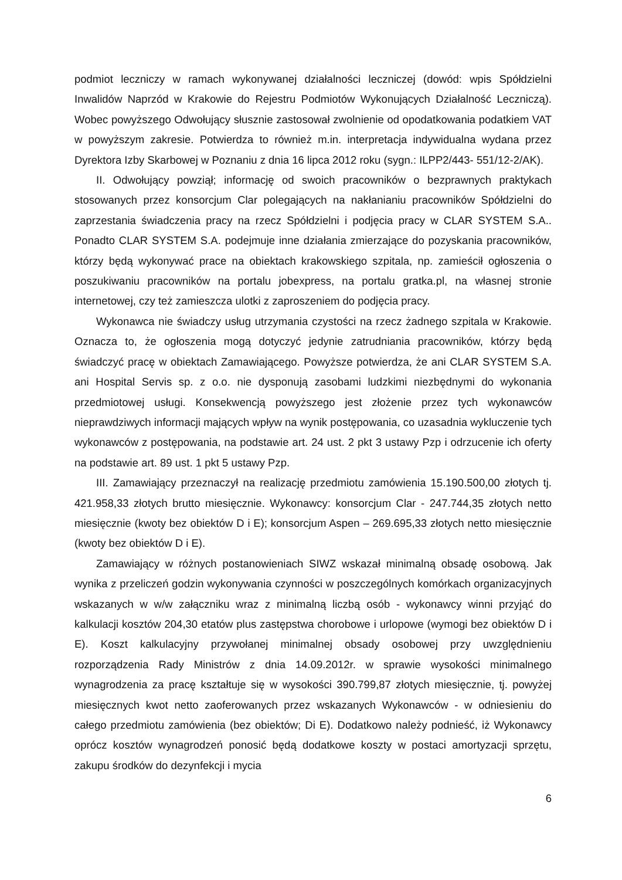podmiot leczniczy w ramach wykonywanej działalności leczniczej (dowód: wpis Spółdzielni Inwalidów Naprzód w Krakowie do Rejestru Podmiotów Wykonujących Działalność Leczniczą). Wobec powyższego Odwołujący słusznie zastosował zwolnienie od opodatkowania podatkiem VAT w powyższym zakresie. Potwierdza to również m.in. interpretacja indywidualna wydana przez Dyrektora Izby Skarbowej w Poznaniu z dnia 16 lipca 2012 roku (sygn.: ILPP2/443- 551/12-2/AK).
II. Odwołujący powziął; informację od swoich pracowników o bezprawnych praktykach stosowanych przez konsorcjum Clar polegających na nakłanianiu pracowników Spółdzielni do zaprzestania świadczenia pracy na rzecz Spółdzielni i podjęcia pracy w CLAR SYSTEM S.A.. Ponadto CLAR SYSTEM S.A. podejmuje inne działania zmierzające do pozyskania pracowników, którzy będą wykonywać prace na obiektach krakowskiego szpitala, np. zamieścił ogłoszenia o poszukiwaniu pracowników na portalu jobexpress, na portalu gratka.pl, na własnej stronie internetowej, czy też zamieszcza ulotki z zaproszeniem do podjęcia pracy.
Wykonawca nie świadczy usług utrzymania czystości na rzecz żadnego szpitala w Krakowie. Oznacza to, że ogłoszenia mogą dotyczyć jedynie zatrudniania pracowników, którzy będą świadczyć pracę w obiektach Zamawiającego. Powyższe potwierdza, że ani CLAR SYSTEM S.A. ani Hospital Servis sp. z o.o. nie dysponują zasobami ludzkimi niezbędnymi do wykonania przedmiotowej usługi. Konsekwencją powyższego jest złożenie przez tych wykonawców nieprawdziwych informacji mających wpływ na wynik postępowania, co uzasadnia wykluczenie tych wykonawców z postępowania, na podstawie art. 24 ust. 2 pkt 3 ustawy Pzp i odrzucenie ich oferty na podstawie art. 89 ust. 1 pkt 5 ustawy Pzp.
III. Zamawiający przeznaczył na realizację przedmiotu zamówienia 15.190.500,00 złotych tj. 421.958,33 złotych brutto miesięcznie. Wykonawcy: konsorcjum Clar - 247.744,35 złotych netto miesięcznie (kwoty bez obiektów D i E); konsorcjum Aspen – 269.695,33 złotych netto miesięcznie (kwoty bez obiektów D i E).
Zamawiający w różnych postanowieniach SIWZ wskazał minimalną obsadę osobową. Jak wynika z przeliczeń godzin wykonywania czynności w poszczególnych komórkach organizacyjnych wskazanych w w/w załączniku wraz z minimalną liczbą osób - wykonawcy winni przyjąć do kalkulacji kosztów 204,30 etatów plus zastępstwa chorobowe i urlopowe (wymogi bez obiektów D i E). Koszt kalkulacyjny przywołanej minimalnej obsady osobowej przy uwzględnieniu rozporządzenia Rady Ministrów z dnia 14.09.2012r. w sprawie wysokości minimalnego wynagrodzenia za pracę kształtuje się w wysokości 390.799,87 złotych miesięcznie, tj. powyżej miesięcznych kwot netto zaoferowanych przez wskazanych Wykonawców - w odniesieniu do całego przedmiotu zamówienia (bez obiektów; Di E). Dodatkowo należy podnieść, iż Wykonawcy oprócz kosztów wynagrodzeń ponosić będą dodatkowe koszty w postaci amortyzacji sprzętu, zakupu środków do dezynfekcji i mycia
6